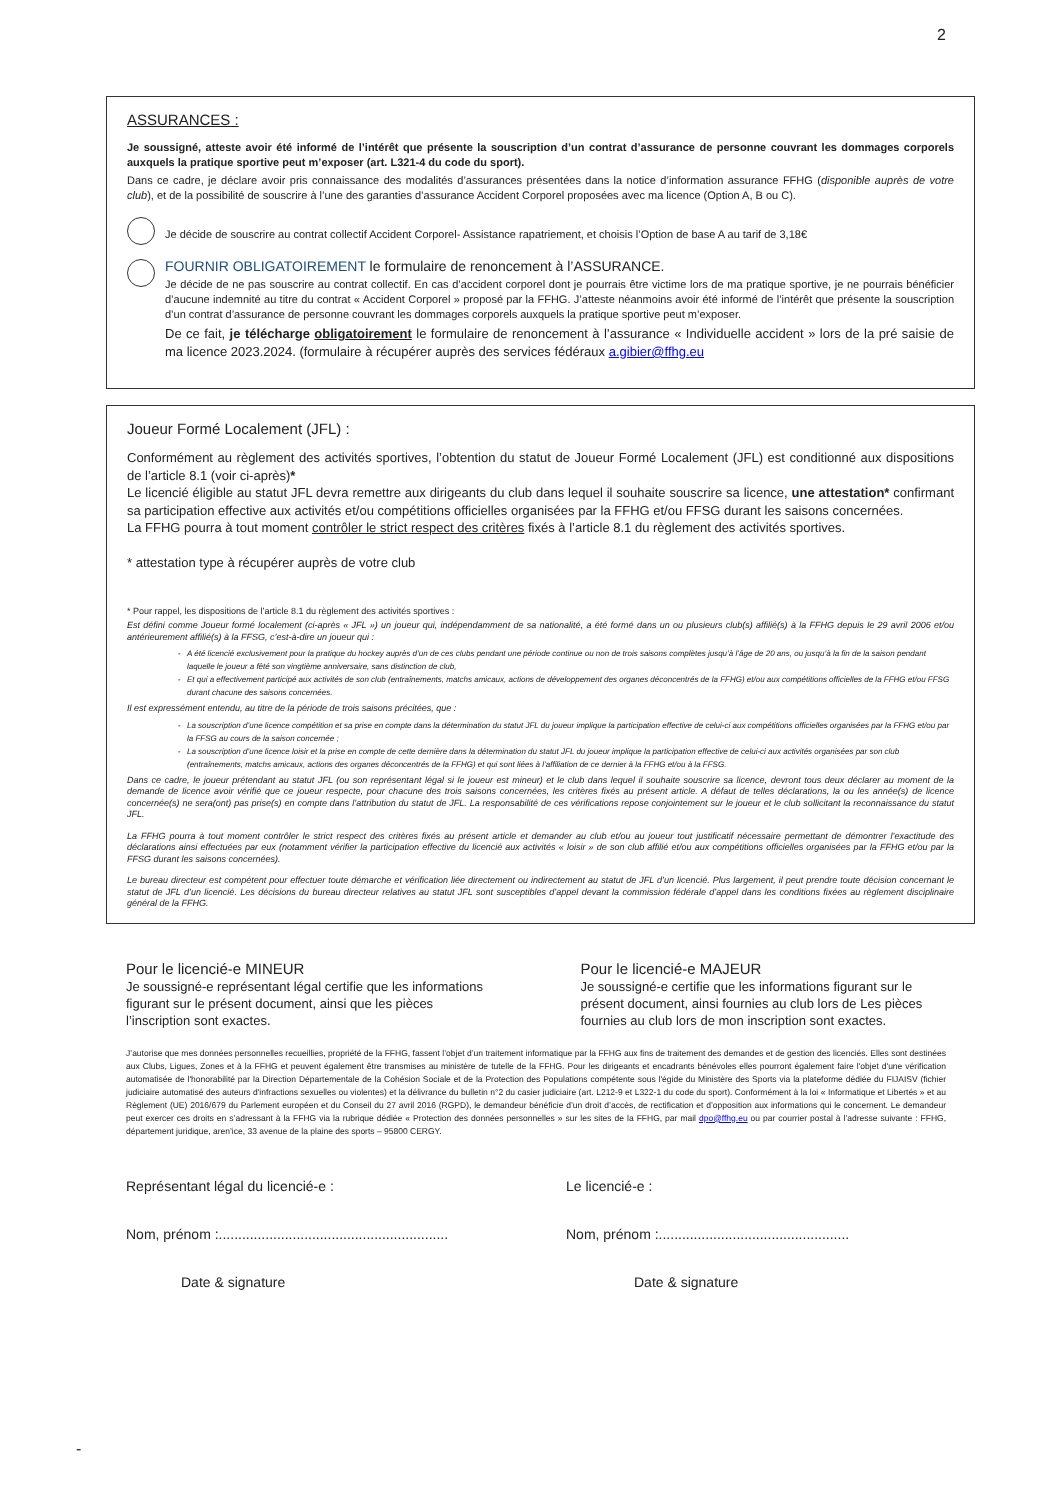2
ASSURANCES :
Je soussigné, atteste avoir été informé de l’intérêt que présente la souscription d’un contrat d’assurance de personne couvrant les dommages corporels auxquels la pratique sportive peut m’exposer (art. L321-4 du code du sport).
Dans ce cadre, je déclare avoir pris connaissance des modalités d’assurances présentées dans la notice d’information assurance FFHG (disponible auprès de votre club), et de la possibilité de souscrire à l’une des garanties d’assurance Accident Corporel proposées avec ma licence (Option A, B ou C).
Je décide de souscrire au contrat collectif Accident Corporel- Assistance rapatriement, et choisis l’Option de base A au tarif de 3,18€
FOURNIR OBLIGATOIREMENT le formulaire de renoncement à l’ASSURANCE.
Je décide de ne pas souscrire au contrat collectif. En cas d’accident corporel dont je pourrais être victime lors de ma pratique sportive, je ne pourrais bénéficier d’aucune indemnité au titre du contrat « Accident Corporel » proposé par la FFHG. J’atteste néanmoins avoir été informé de l’intérêt que présente la souscription d’un contrat d’assurance de personne couvrant les dommages corporels auxquels la pratique sportive peut m’exposer.
De ce fait, je télécharge obligatoirement le formulaire de renoncement à l’assurance « Individuelle accident » lors de la pré saisie de ma licence 2023.2024. (formulaire à récupérer auprès des services fédéraux a.gibier@ffhg.eu
Joueur Formé Localement (JFL) :
Conformément au règlement des activités sportives, l’obtention du statut de Joueur Formé Localement (JFL) est conditionné aux dispositions de l’article 8.1 (voir ci-après)*
Le licencié éligible au statut JFL devra remettre aux dirigeants du club dans lequel il souhaite souscrire sa licence, une attestation* confirmant sa participation effective aux activités et/ou compétitions officielles organisées par la FFHG et/ou FFSG durant les saisons concernées.
La FFHG pourra à tout moment contrôler le strict respect des critères fixés à l’article 8.1 du règlement des activités sportives.
* attestation type à récupérer auprès de votre club
* Pour rappel, les dispositions de l’article 8.1 du règlement des activités sportives :
Est défini comme Joueur formé localement (ci-après « JFL ») un joueur qui, indépendamment de sa nationalité, a été formé dans un ou plusieurs club(s) affilié(s) à la FFHG depuis le 29 avril 2006 et/ou antérieurement affilié(s) à la FFSG, c’est-à-dire un joueur qui :
A été licencié exclusivement pour la pratique du hockey auprès d’un de ces clubs pendant une période continue ou non de trois saisons complètes jusqu’à l’âge de 20 ans, ou jusqu’à la fin de la saison pendant laquelle le joueur a fêté son vingtième anniversaire, sans distinction de club,
Et qui a effectivement participé aux activités de son club (entraînements, matchs amicaux, actions de développement des organes déconcentrés de la FFHG) et/ou aux compétitions officielles de la FFHG et/ou FFSG durant chacune des saisons concernées.
Il est expressément entendu, au titre de la période de trois saisons précitées, que :
La souscription d’une licence compétition et sa prise en compte dans la détermination du statut JFL du joueur implique la participation effective de celui-ci aux compétitions officielles organisées par la FFHG et/ou par la FFSG au cours de la saison concernée ;
La souscription d’une licence loisir et la prise en compte de cette dernière dans la détermination du statut JFL du joueur implique la participation effective de celui-ci aux activités organisées par son club (entraînements, matchs amicaux, actions des organes déconcentrés de la FFHG) et qui sont liées à l’affiliation de ce dernier à la FFHG et/ou à la FFSG.
Dans ce cadre, le joueur prétendant au statut JFL (ou son représentant légal si le joueur est mineur) et le club dans lequel il souhaite souscrire sa licence, devront tous deux déclarer au moment de la demande de licence avoir vérifié que ce joueur respecte, pour chacune des trois saisons concernées, les critères fixés au présent article. A défaut de telles déclarations, la ou les année(s) de licence concernée(s) ne sera(ont) pas prise(s) en compte dans l’attribution du statut de JFL. La responsabilité de ces vérifications repose conjointement sur le joueur et le club sollicitant la reconnaissance du statut JFL.
La FFHG pourra à tout moment contrôler le strict respect des critères fixés au présent article et demander au club et/ou au joueur tout justificatif nécessaire permettant de démontrer l’exactitude des déclarations ainsi effectuées par eux (notamment vérifier la participation effective du licencié aux activités « loisir » de son club affilié et/ou aux compétitions officielles organisées par la FFHG et/ou par la FFSG durant les saisons concernées).
Le bureau directeur est compétent pour effectuer toute démarche et vérification liée directement ou indirectement au statut de JFL d’un licencié. Plus largement, il peut prendre toute décision concernant le statut de JFL d’un licencié. Les décisions du bureau directeur relatives au statut JFL sont susceptibles d’appel devant la commission fédérale d’appel dans les conditions fixées au règlement disciplinaire général de la FFHG.
Pour le licencié-e MINEUR
Je soussigné-e représentant légal certifie que les informations figurant sur le présent document, ainsi que les pièces l’inscription sont exactes.
Pour le licencié-e MAJEUR
Je soussigné-e certifie que les informations figurant sur le présent document, ainsi fournies au club lors de Les pièces fournies au club lors de mon inscription sont exactes.
J’autorise que mes données personnelles recueillies, propriété de la FFHG, fassent l’objet d’un traitement informatique par la FFHG aux fins de traitement des demandes et de gestion des licenciés. Elles sont destinées aux Clubs, Ligues, Zones et à la FFHG et peuvent également être transmises au ministère de tutelle de la FFHG. Pour les dirigeants et encadrants bénévoles elles pourront également faire l'objet d'une vérification automatisée de l'honorabilité par la Direction Départementale de la Cohésion Sociale et de la Protection des Populations compétente sous l'égide du Ministère des Sports via la plateforme dédiée du FIJAISV (fichier judiciaire automatisé des auteurs d'infractions sexuelles ou violentes) et la délivrance du bulletin n°2 du casier judiciaire (art. L212-9 et L322-1 du code du sport). Conformément à la loi « Informatique et Libertés » et au Règlement (UE) 2016/679 du Parlement européen et du Conseil du 27 avril 2016 (RGPD), le demandeur bénéficie d’un droit d’accès, de rectification et d’opposition aux informations qui le concernent. Le demandeur peut exercer ces droits en s’adressant à la FFHG via la rubrique dédiée « Protection des données personnelles » sur les sites de la FFHG, par mail dpo@ffhg.eu ou par courrier postal à l’adresse suivante : FFHG, département juridique, aren’ice, 33 avenue de la plaine des sports – 95800 CERGY.
Représentant légal du licencié-e :
Nom, prénom :...........................................................
Date & signature
Le licencié-e :
Nom, prénom :.................................................
Date & signature
-